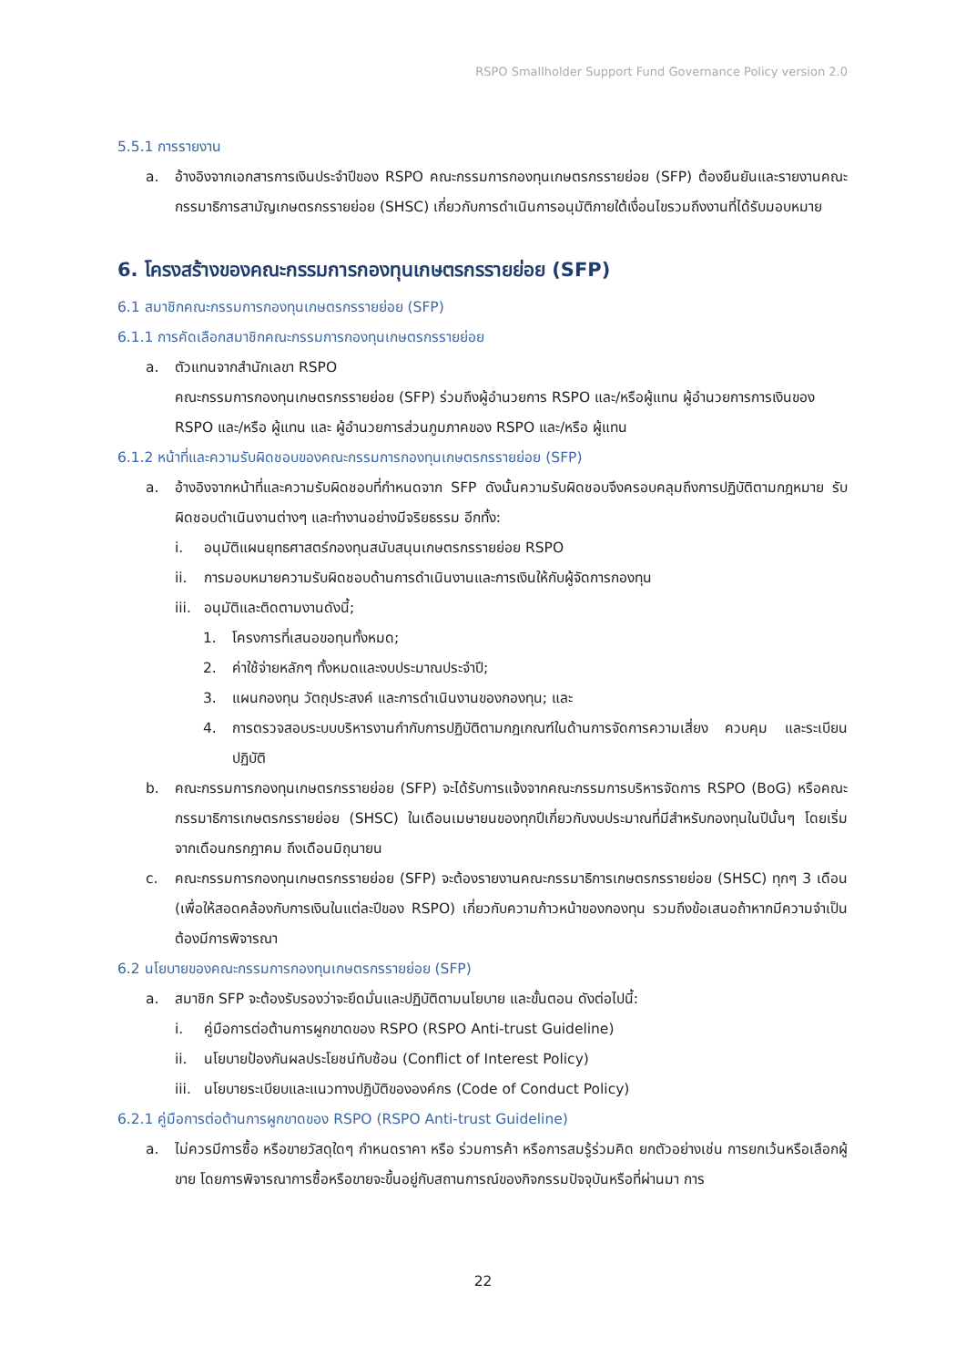RSPO Smallholder Support Fund Governance Policy version 2.0
5.5.1 การรายงาน
a. อ้างอิงจากเอกสารการเงินประจำปีของ RSPO คณะกรรมการกองทุนเกษตรกรรายย่อย (SFP) ต้องยืนยันและรายงานคณะกรรมาธิการสามัญเกษตรกรรายย่อย (SHSC) เกี่ยวกับการดำเนินการอนุมัติภายใต้เงื่อนไขรวมถึงงานที่ได้รับมอบหมาย
6. โครงสร้างของคณะกรรมการกองทุนเกษตรกรรายย่อย (SFP)
6.1 สมาชิกคณะกรรมการกองทุนเกษตรกรรายย่อย (SFP)
6.1.1 การคัดเลือกสมาชิกคณะกรรมการกองทุนเกษตรกรรายย่อย
a. ตัวแทนจากสำนักเลขา RSPO
คณะกรรมการกองทุนเกษตรกรรายย่อย (SFP) ร่วมถึงผู้อำนวยการ RSPO และ/หรือผู้แทน ผู้อำนวยการการเงินของ RSPO และ/หรือ ผู้แทน และ ผู้อำนวยการส่วนภูมภาคของ RSPO และ/หรือ ผู้แทน
6.1.2 หน้าที่และความรับผิดชอบของคณะกรรมการกองทุนเกษตรกรรายย่อย (SFP)
a. อ้างอิงจากหน้าที่และความรับผิดชอบที่กำหนดจาก SFP ดังนั้นความรับผิดชอบจึงครอบคลุมถึงการปฏิบัติตามกฎหมาย รับผิดชอบดำเนินงานต่างๆ และทำงานอย่างมีจริยธรรม อีกทั้ง:
i. อนุมัติแผนยุทธศาสตร์กองทุนสนับสนุนเกษตรกรรายย่อย RSPO
ii. การมอบหมายความรับผิดชอบด้านการดำเนินงานและการเงินให้กับผู้จัดการกองทุน
iii. อนุมัติและติดตามงานดังนี้;
1. โครงการที่เสนอขอทุนทั้งหมด;
2. ค่าใช้จ่ายหลักๆ ทั้งหมดและงบประมาณประจำปี;
3. แผนกองทุน วัตถุประสงค์ และการดำเนินงานของกองทุน; และ
4. การตรวจสอบระบบบริหารงานกำกับการปฏิบัติตามกฎเกณฑ์ในด้านการจัดการความเสี่ยง ควบคุม และระเบียนปฏิบัติ
b. คณะกรรมการกองทุนเกษตรกรรายย่อย (SFP) จะได้รับการแจ้งจากคณะกรรมการบริหารจัดการ RSPO (BoG) หรือคณะกรรมาธิการเกษตรกรรายย่อย (SHSC) ในเดือนเมษายนของทุกปีเกี่ยวกับงบประมาณที่มีสำหรับกองทุนในปีนั้นๆ โดยเริ่มจากเดือนกรกฎาคม ถึงเดือนมิถุนายน
c. คณะกรรมการกองทุนเกษตรกรรายย่อย (SFP) จะต้องรายงานคณะกรรมาธิการเกษตรกรรายย่อย (SHSC) ทุกๆ 3 เดือน (เพื่อให้สอดคล้องกับการเงินในแต่ละปีของ RSPO) เกี่ยวกับความก้าวหน้าของกองทุน รวมถึงข้อเสนอถ้าหากมีความจำเป็นต้องมีการพิจารณา
6.2 นโยบายของคณะกรรมการกองทุนเกษตรกรรายย่อย (SFP)
a. สมาชิก SFP จะต้องรับรองว่าจะยึดมั่นและปฏิบัติตามนโยบาย และขั้นตอน ดังต่อไปนี้:
i. คู่มือการต่อต้านการผูกขาดของ RSPO (RSPO Anti-trust Guideline)
ii. นโยบายป้องกันผลประโยชน์ทับซ้อน (Conflict of Interest Policy)
iii. นโยบายระเบียบและแนวทางปฏิบัติขององค์กร (Code of Conduct Policy)
6.2.1 คู่มือการต่อต้านการผูกขาดของ RSPO (RSPO Anti-trust Guideline)
a. ไม่ควรมีการซื้อ หรือขายวัสดุใดๆ กำหนดราคา หรือ ร่วมการค้า หรือการสมรู้ร่วมคิด ยกตัวอย่างเช่น การยกเว้นหรือเลือกผู้ขาย โดยการพิจารณาการซื้อหรือขายจะขึ้นอยู่กับสถานการณ์ของกิจกรรมปัจจุบันหรือที่ผ่านมา การ
22